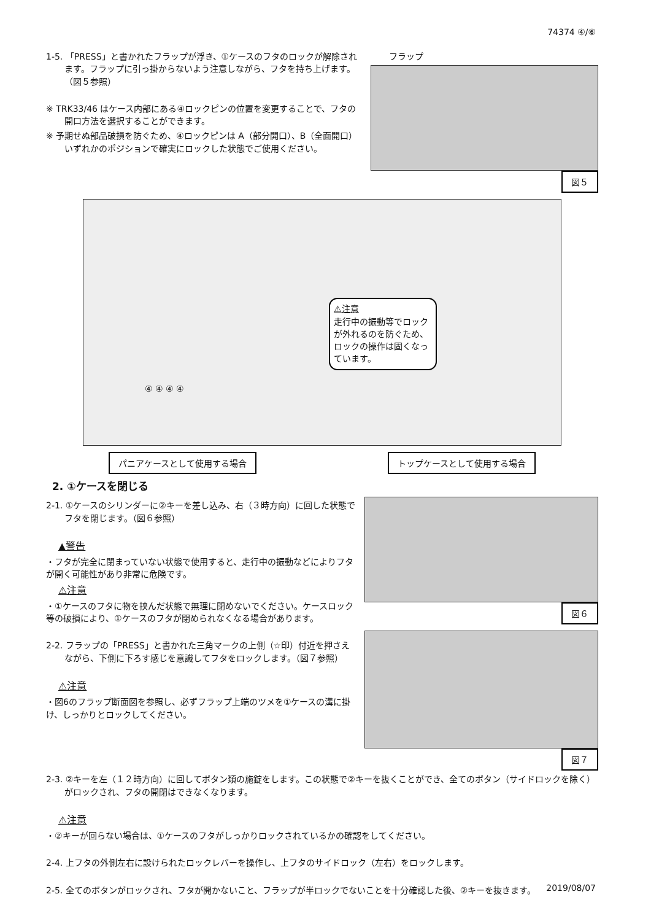74374 ④/⑥
1-5. 「PRESS」と書かれたフラップが浮き、①ケースのフタのロックが解除されます。フラップに引っ掛からないよう注意しながら、フタを持ち上げます。（図５参照）
※ TRK33/46 はケース内部にある④ロックピンの位置を変更することで、フタの開口方法を選択することができます。
※ 予期せぬ部品破損を防ぐため、④ロックピンは A（部分開口）、B（全面開口）いずれかのポジションで確実にロックした状態でご使用ください。
フラップ
図５
⚠注意
走行中の振動等でロックが外れるのを防ぐため、ロックの操作は固くなっています。
④ ④ ④ ④
パニアケースとして使用する場合 トップケースとして使用する場合
2. ①ケースを閉じる
2-1. ①ケースのシリンダーに②キーを差し込み、右（３時方向）に回した状態でフタを閉じます。（図６参照）
▲警告
・フタが完全に閉まっていない状態で使用すると、走行中の振動などによりフタが開く可能性があり非常に危険です。
⚠注意
・①ケースのフタに物を挟んだ状態で無理に閉めないでください。ケースロック等の破損により、①ケースのフタが閉められなくなる場合があります。
2-2. フラップの「PRESS」と書かれた三角マークの上側（☆印）付近を押さえながら、下側に下ろす感じを意識してフタをロックします。（図７参照）
⚠注意
・図6のフラップ断面図を参照し、必ずフラップ上端のツメを①ケースの溝に掛け、しっかりとロックしてください。
図６
図７
2-3. ②キーを左（１２時方向）に回してボタン類の施錠をします。この状態で②キーを抜くことができ、全てのボタン（サイドロックを除く）がロックされ、フタの開閉はできなくなります。
⚠注意
・②キーが回らない場合は、①ケースのフタがしっかりロックされているかの確認をしてください。
2-4. 上フタの外側左右に設けられたロックレバーを操作し、上フタのサイドロック（左右）をロックします。
2-5. 全てのボタンがロックされ、フタが開かないこと、フラップが半ロックでないことを十分確認した後、②キーを抜きます。
2019/08/07